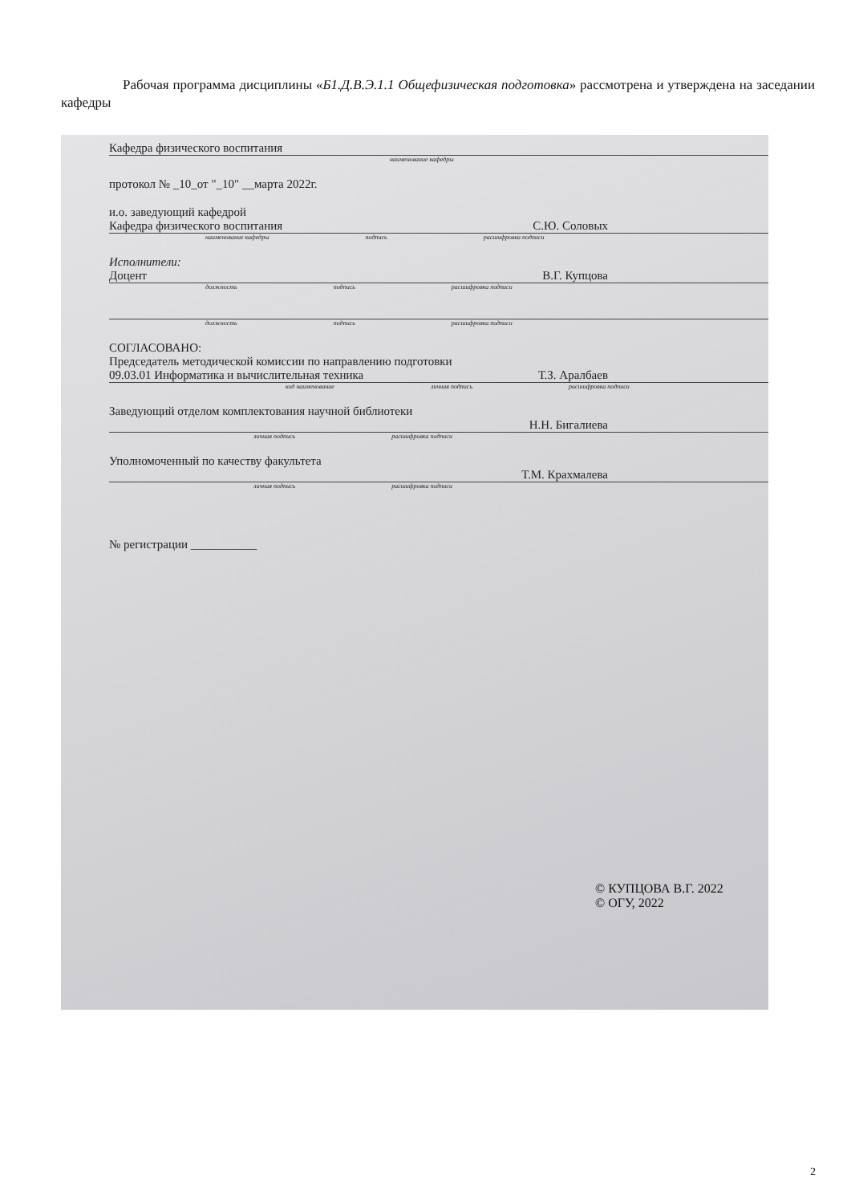Рабочая программа дисциплины «Б1.Д.В.Э.1.1 Общефизическая подготовка» рассмотрена и утверждена на заседании кафедры
Кафедра физического воспитания
наименование кафедры
протокол № _10_от "_10" __марта 2022г.
и.о. заведующий кафедрой
Кафедра физического воспитания С.Ю. Соловых
наименование кафедры подпись расшифровка подписи
Исполнители:
Доцент В.Г. Купцова
должность подпись расшифровка подписи
должность подпись расшифровка подписи
СОГЛАСОВАНО:
Председатель методической комиссии по направлению подготовки
09.03.01 Информатика и вычислительная техника Т.З. Аралбаев
код наименование личная подпись расшифровка подписи
Заведующий отделом комплектования научной библиотеки
Н.Н. Бигалиева
личная подпись расшифровка подписи
Уполномоченный по качеству факультета
Т.М. Крахмалева
личная подпись расшифровка подписи
№ регистрации ___________
© КУПЦОВА В.Г. 2022
© ОГУ, 2022
2